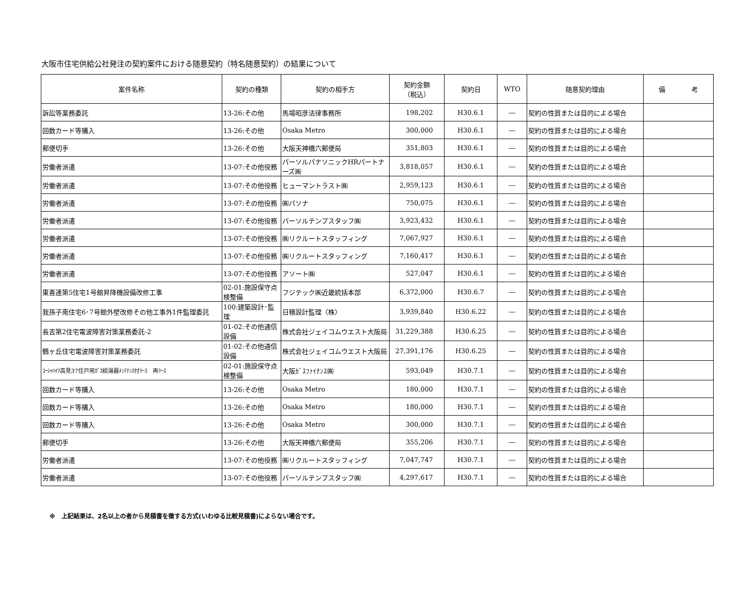大阪市住宅供給公社発注の契約案件における随意契約（特名随意契約）の結果について
| 案件名称 | 契約の種類 | 契約の相手方 | 契約金額 （税込） | 契約日 | WTO | 随意契約理由 | 備 考 |
| --- | --- | --- | --- | --- | --- | --- | --- |
| 訴訟等業務委託 | 13-26:その他 | 馬場昭彦法律事務所 | 198,202 | H30.6.1 | ― | 契約の性質または目的による場合 | |
| 回数カード等購入 | 13-26:その他 | Osaka Metro | 300,000 | H30.6.1 | ― | 契約の性質または目的による場合 | |
| 郵便切手 | 13-26:その他 | 大阪天神橋六郵便局 | 351,803 | H30.6.1 | ― | 契約の性質または目的による場合 | |
| 労働者派遣 | 13-07:その他役務 | パーソルパナソニックHRパートナーズ㈱ | 3,818,057 | H30.6.1 | ― | 契約の性質または目的による場合 | |
| 労働者派遣 | 13-07:その他役務 | ヒューマントラスト㈱ | 2,959,123 | H30.6.1 | ― | 契約の性質または目的による場合 | |
| 労働者派遣 | 13-07:その他役務 | ㈱パソナ | 750,075 | H30.6.1 | ― | 契約の性質または目的による場合 | |
| 労働者派遣 | 13-07:その他役務 | パーソルテンプスタッフ㈱ | 3,923,432 | H30.6.1 | ― | 契約の性質または目的による場合 | |
| 労働者派遣 | 13-07:その他役務 | ㈱リクルートスタッフィング | 7,067,927 | H30.6.1 | ― | 契約の性質または目的による場合 | |
| 労働者派遣 | 13-07:その他役務 | ㈱リクルートスタッフィング | 7,160,417 | H30.6.1 | ― | 契約の性質または目的による場合 | |
| 労働者派遣 | 13-07:その他役務 | アソート㈱ | 527,047 | H30.6.1 | ― | 契約の性質または目的による場合 | |
| 東喜連第5住宅1号館昇降機設備改修工事 | 02-01:施設保守点検整備 | フジテック㈱近畿統括本部 | 6,372,000 | H30.6.7 | ― | 契約の性質または目的による場合 | |
| 我孫子南住宅6･7号館外壁改修その他工事外1件監理委託 | 100:建築設計･監理 | 日積設計監理（株） | 3,939,840 | H30.6.22 | ― | 契約の性質または目的による場合 | |
| 長吉第2住宅電波障害対策業務委託-2 | 01-02:その他通信設備 | 株式会社ジェイコムウエスト大阪局 | 31,229,388 | H30.6.25 | ― | 契約の性質または目的による場合 | |
| 鶴ヶ丘住宅電波障害対策業務委託 | 01-02:その他通信設備 | 株式会社ジェイコムウエスト大阪局 | 27,391,176 | H30.6.25 | ― | 契約の性質または目的による場合 | |
| ｺｰｼｬﾊｲﾂ高見37住戸用ｶﾞｽ給湯器ﾒﾝﾃﾅﾝｽ付ﾘｰｽ 再ﾘｰｽ | 02-01:施設保守点検整備 | 大阪ｶﾞｽﾌｧｲﾅﾝｽ㈱ | 593,049 | H30.7.1 | ― | 契約の性質または目的による場合 | |
| 回数カード等購入 | 13-26:その他 | Osaka Metro | 180,000 | H30.7.1 | ― | 契約の性質または目的による場合 | |
| 回数カード等購入 | 13-26:その他 | Osaka Metro | 180,000 | H30.7.1 | ― | 契約の性質または目的による場合 | |
| 回数カード等購入 | 13-26:その他 | Osaka Metro | 300,000 | H30.7.1 | ― | 契約の性質または目的による場合 | |
| 郵便切手 | 13-26:その他 | 大阪天神橋六郵便局 | 355,206 | H30.7.1 | ― | 契約の性質または目的による場合 | |
| 労働者派遣 | 13-07:その他役務 | ㈱リクルートスタッフィング | 7,047,747 | H30.7.1 | ― | 契約の性質または目的による場合 | |
| 労働者派遣 | 13-07:その他役務 | パーソルテンプスタッフ㈱ | 4,297,617 | H30.7.1 | ― | 契約の性質または目的による場合 | |
※　上記結果は、2名以上の者から見積書を徴する方式(いわゆる比較見積書)によらない場合です。